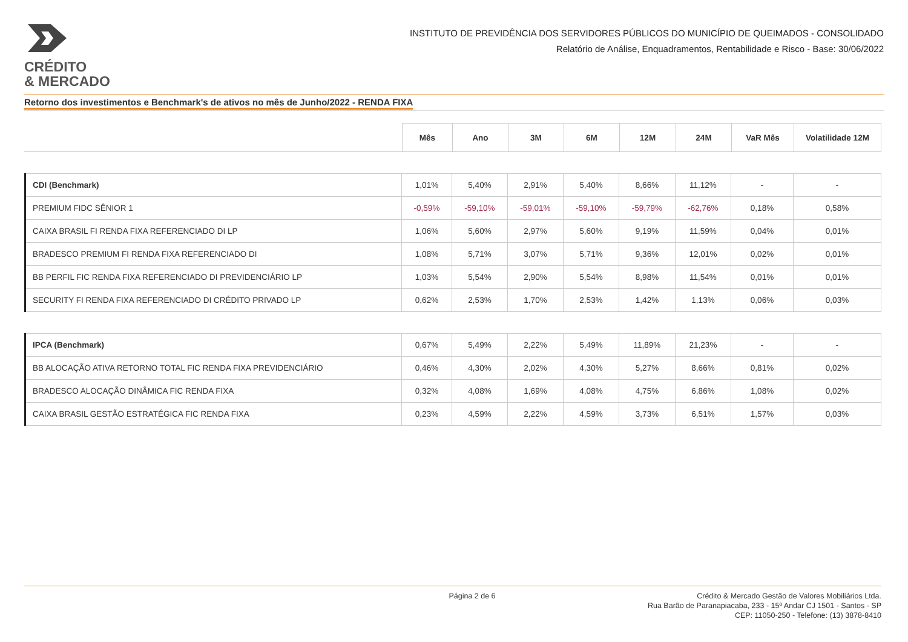CRÉDITO
& MERCADO
INSTITUTO DE PREVIDÊNCIA DOS SERVIDORES PÚBLICOS DO MUNICÍPIO DE QUEIMADOS - CONSOLIDADO
Relatório de Análise, Enquadramentos, Rentabilidade e Risco - Base: 30/06/2022
Retorno dos investimentos e Benchmark's de ativos no mês de Junho/2022 - RENDA FIXA
| | Mês | Ano | 3M | 6M | 12M | 24M | VaR Mês | Volatilidade 12M |
| --- | --- | --- | --- | --- | --- | --- | --- | --- |
| CDI (Benchmark) | 1,01% | 5,40% | 2,91% | 5,40% | 8,66% | 11,12% | - | - |
| PREMIUM FIDC SÊNIOR 1 | -0,59% | -59,10% | -59,01% | -59,10% | -59,79% | -62,76% | 0,18% | 0,58% |
| CAIXA BRASIL FI RENDA FIXA REFERENCIADO DI LP | 1,06% | 5,60% | 2,97% | 5,60% | 9,19% | 11,59% | 0,04% | 0,01% |
| BRADESCO PREMIUM FI RENDA FIXA REFERENCIADO DI | 1,08% | 5,71% | 3,07% | 5,71% | 9,36% | 12,01% | 0,02% | 0,01% |
| BB PERFIL FIC RENDA FIXA REFERENCIADO DI PREVIDENCIÁRIO LP | 1,03% | 5,54% | 2,90% | 5,54% | 8,98% | 11,54% | 0,01% | 0,01% |
| SECURITY FI RENDA FIXA REFERENCIADO DI CRÉDITO PRIVADO LP | 0,62% | 2,53% | 1,70% | 2,53% | 1,42% | 1,13% | 0,06% | 0,03% |
| IPCA (Benchmark) | 0,67% | 5,49% | 2,22% | 5,49% | 11,89% | 21,23% | - | - |
| BB ALOCAÇÃO ATIVA RETORNO TOTAL FIC RENDA FIXA PREVIDENCIÁRIO | 0,46% | 4,30% | 2,02% | 4,30% | 5,27% | 8,66% | 0,81% | 0,02% |
| BRADESCO ALOCAÇÃO DINÂMICA FIC RENDA FIXA | 0,32% | 4,08% | 1,69% | 4,08% | 4,75% | 6,86% | 1,08% | 0,02% |
| CAIXA BRASIL GESTÃO ESTRATÉGICA FIC RENDA FIXA | 0,23% | 4,59% | 2,22% | 4,59% | 3,73% | 6,51% | 1,57% | 0,03% |
Página 2 de 6 Crédito & Mercado Gestão de Valores Mobiliários Ltda.
Rua Barão de Paranapiacaba, 233 - 15º Andar CJ 1501 - Santos - SP
CEP: 11050-250 - Telefone: (13) 3878-8410